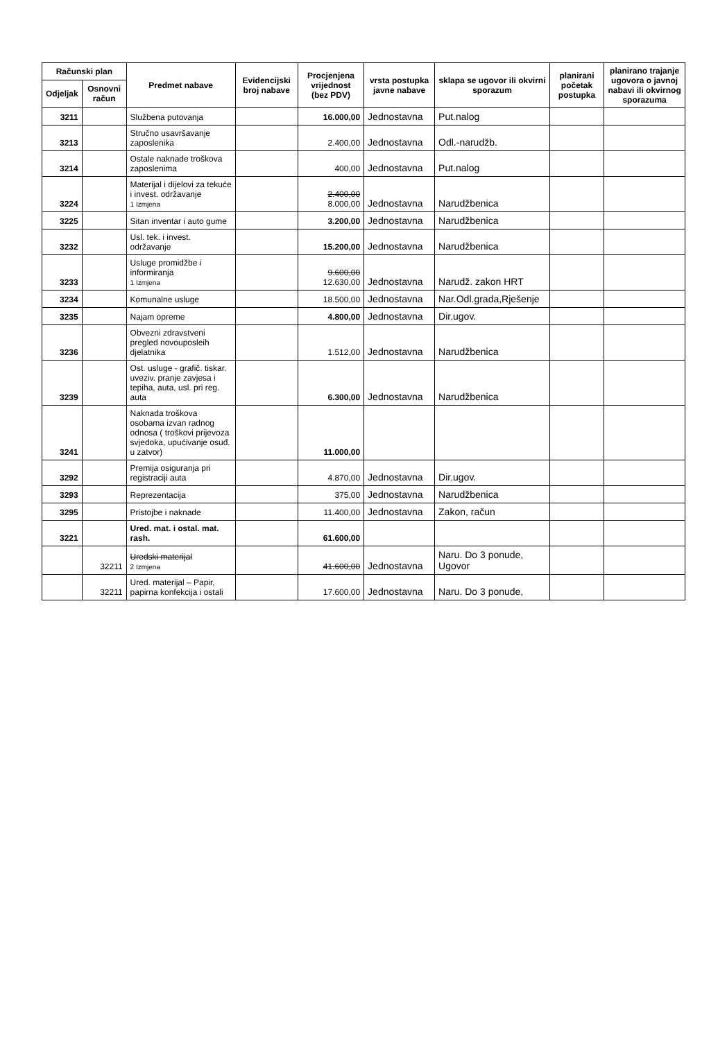| Računski plan | | Predmet nabave | Evidencijski broj nabave | Procjenjena vrijednost (bez PDV) | vrsta postupka javne nabave | sklapa se ugovor ili okvirni sporazum | planirani početak postupka | planirano trajanje ugovora o javnoj nabavi ili okvirnog sporazuma |
| --- | --- | --- | --- | --- | --- | --- | --- | --- |
| Odjeljak | Osnovni račun | | | | | | | |
| 3211 | | Službena putovanja | | 16.000,00 | Jednostavna | Put.nalog | | |
| 3213 | | Stručno usavršavanje zaposlenika | | 2.400,00 | Jednostavna | Odl.-narudžb. | | |
| 3214 | | Ostale naknade troškova zaposlenima | | 400,00 | Jednostavna | Put.nalog | | |
| 3224 | | Materijal i dijelovi za tekuće i invest. održavanje 1 Izmjena | | 2.400,00 8.000,00 | Jednostavna | Narudžbenica | | |
| 3225 | | Sitan inventar i auto gume | | 3.200,00 | Jednostavna | Narudžbenica | | |
| 3232 | | Usl. tek. i invest. održavanje | | 15.200,00 | Jednostavna | Narudžbenica | | |
| 3233 | | Usluge promidžbe i informiranja 1 Izmjena | | 9.600,00 12.630,00 | Jednostavna | Narudž. zakon HRT | | |
| 3234 | | Komunalne usluge | | 18.500,00 | Jednostavna | Nar.Odl.grada,Rješenje | | |
| 3235 | | Najam opreme | | 4.800,00 | Jednostavna | Dir.ugov. | | |
| 3236 | | Obvezni zdravstveni pregled novouposleih djelatnika | | 1.512,00 | Jednostavna | Narudžbenica | | |
| 3239 | | Ost. usluge - grafič. tiskar. uveziv. pranje zavjesa i tepiha, auta, usl. pri reg. auta | | 6.300,00 | Jednostavna | Narudžbenica | | |
| 3241 | | Naknada troškova osobama izvan radnog odnosa ( troškovi prijevoza svjedoka, upućivanje osuđ. u zatvor) | | 11.000,00 | | | | |
| 3292 | | Premija osiguranja pri registraciji auta | | 4.870,00 | Jednostavna | Dir.ugov. | | |
| 3293 | | Reprezentacija | | 375,00 | Jednostavna | Narudžbenica | | |
| 3295 | | Pristojbe i naknade | | 11.400,00 | Jednostavna | Zakon, račun | | |
| 3221 | | Ured. mat. i ostal. mat. rash. | | 61.600,00 | | | | |
| | 32211 | Uredski materijal 2 Izmjena | | 41.600,00 | Jednostavna | Naru. Do 3 ponude, Ugovor | | |
| | 32211 | Ured. materijal – Papir, papirna konfekcija i ostali | | 17.600,00 | Jednostavna | Naru. Do 3 ponude, | | |